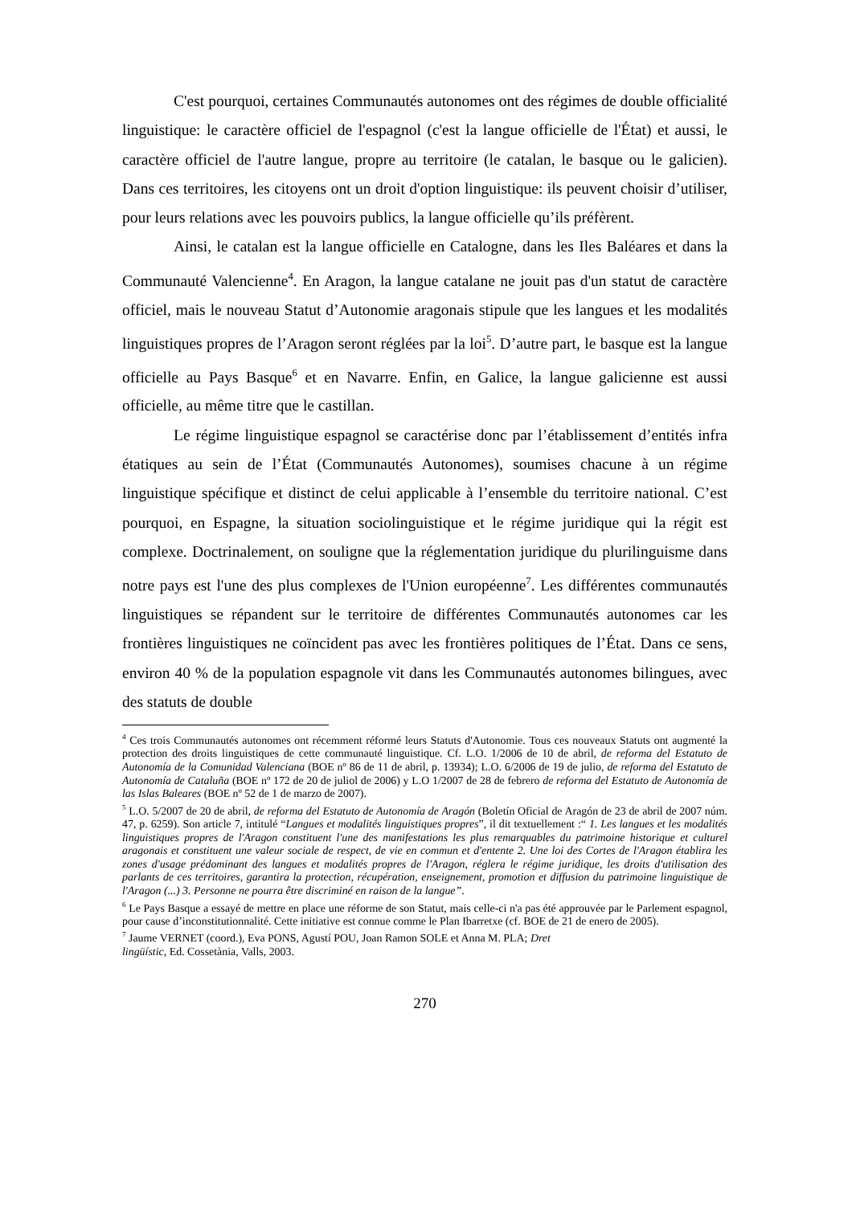C'est pourquoi, certaines Communautés autonomes ont des régimes de double officialité linguistique: le caractère officiel de l'espagnol (c'est la langue officielle de l'État) et aussi, le caractère officiel de l'autre langue, propre au territoire (le catalan, le basque ou le galicien). Dans ces territoires, les citoyens ont un droit d'option linguistique: ils peuvent choisir d’utiliser, pour leurs relations avec les pouvoirs publics, la langue officielle qu’ils préfèrent.
Ainsi, le catalan est la langue officielle en Catalogne, dans les Iles Baléares et dans la Communauté Valencienne<sup>4</sup>. En Aragon, la langue catalane ne jouit pas d'un statut de caractère officiel, mais le nouveau Statut d’Autonomie aragonais stipule que les langues et les modalités linguistiques propres de l’Aragon seront réglées par la loi<sup>5</sup>. D’autre part, le basque est la langue officielle au Pays Basque<sup>6</sup> et en Navarre. Enfin, en Galice, la langue galicienne est aussi officielle, au même titre que le castillan.
Le régime linguistique espagnol se caractérise donc par l’établissement d’entités infra étatiques au sein de l’État (Communautés Autonomes), soumises chacune à un régime linguistique spécifique et distinct de celui applicable à l’ensemble du territoire national. C’est pourquoi, en Espagne, la situation sociolinguistique et le régime juridique qui la régit est complexe. Doctrinalement, on souligne que la réglementation juridique du plurilinguisme dans notre pays est l'une des plus complexes de l'Union européenne<sup>7</sup>. Les différentes communautés linguistiques se répandent sur le territoire de différentes Communautés autonomes car les frontières linguistiques ne coïncident pas avec les frontières politiques de l’État. Dans ce sens, environ 40 % de la population espagnole vit dans les Communautés autonomes bilingues, avec des statuts de double
<sup>4</sup> Ces trois Communautés autonomes ont récemment réformé leurs Statuts d'Autonomie. Tous ces nouveaux Statuts ont augmenté la protection des droits linguistiques de cette communauté linguistique. Cf. L.O. 1/2006 de 10 de abril, de reforma del Estatuto de Autonomía de la Comunidad Valenciana (BOE nº 86 de 11 de abril, p. 13934); L.O. 6/2006 de 19 de julio, de reforma del Estatuto de Autonomía de Cataluña (BOE nº 172 de 20 de juliol de 2006) y L.O 1/2007 de 28 de febrero de reforma del Estatuto de Autonomía de las Islas Baleares (BOE nº 52 de 1 de marzo de 2007).
<sup>5</sup> L.O. 5/2007 de 20 de abril, de reforma del Estatuto de Autonomía de Aragón (Boletín Oficial de Aragón de 23 de abril de 2007 núm. 47, p. 6259). Son article 7, intitulé “Langues et modalités linguistiques propres”, il dit textuellement :“ 1. Les langues et les modalités linguistiques propres de l'Aragon constituent l'une des manifestations les plus remarquables du patrimoine historique et culturel aragonais et constituent une valeur sociale de respect, de vie en commun et d'entente 2. Une loi des Cortes de l'Aragon établira les zones d'usage prédominant des langues et modalités propres de l'Aragon, réglera le régime juridique, les droits d'utilisation des parlants de ces territoires, garantira la protection, récupération, enseignement, promotion et diffusion du patrimoine linguistique de l'Aragon (...) 3. Personne ne pourra être discriminé en raison de la langue”.
<sup>6</sup> Le Pays Basque a essayé de mettre en place une réforme de son Statut, mais celle-ci n'a pas été approuvée par le Parlement espagnol, pour cause d’inconstitutionnalité. Cette initiative est connue comme le Plan Ibarretxe (cf. BOE de 21 de enero de 2005).
<sup>7</sup> Jaume VERNET (coord.), Eva PONS, Agustí POU, Joan Ramon SOLE et Anna M. PLA; Dret
lingüístic, Ed. Cossetània, Valls, 2003.
270